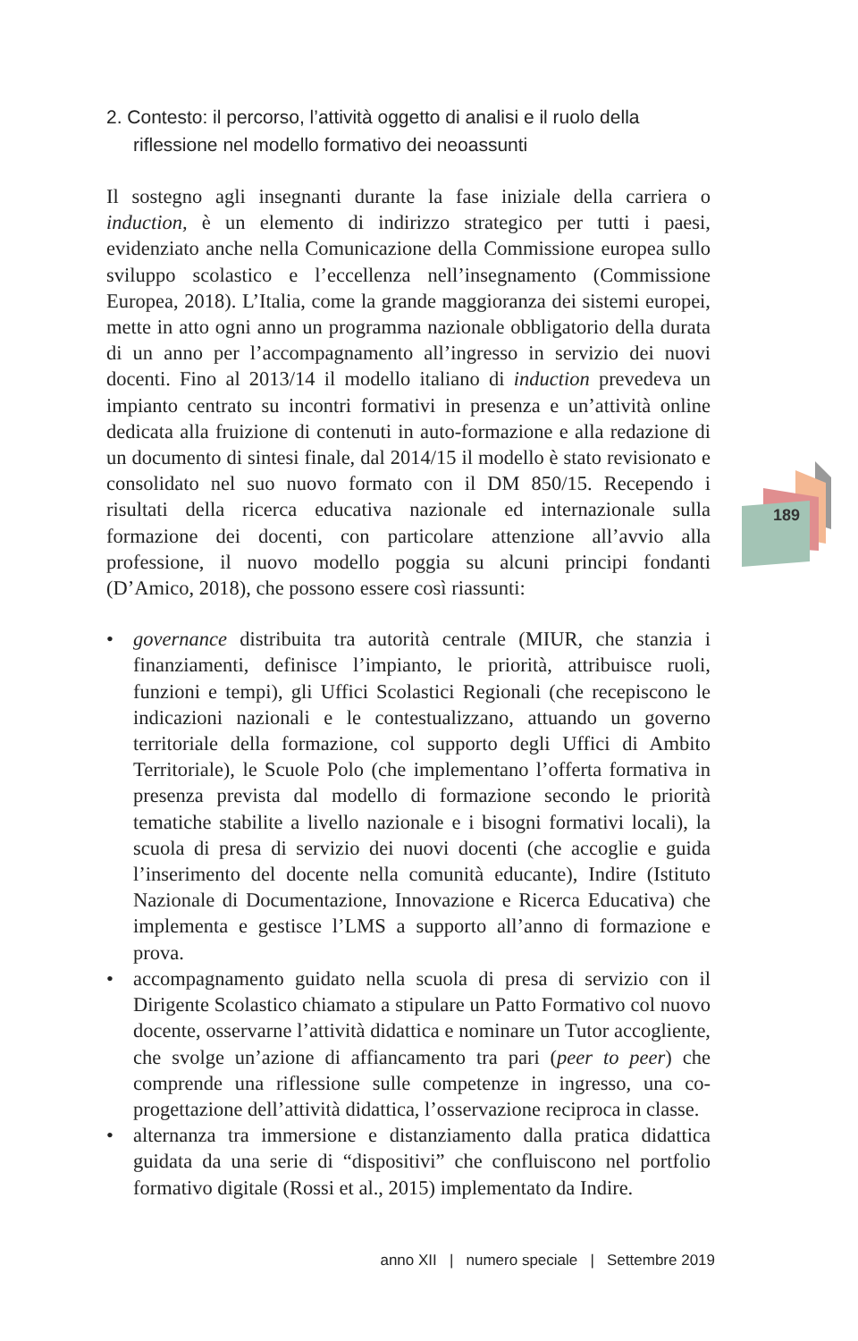2. Contesto: il percorso, l’attività oggetto di analisi e il ruolo della riflessione nel modello formativo dei neoassunti
Il sostegno agli insegnanti durante la fase iniziale della carriera o induction, è un elemento di indirizzo strategico per tutti i paesi, evidenziato anche nella Comunicazione della Commissione europea sullo sviluppo scolastico e l’eccellenza nell’insegnamento (Commissione Europea, 2018). L’Italia, come la grande maggioranza dei sistemi europei, mette in atto ogni anno un programma nazionale obbligatorio della durata di un anno per l’accompagnamento all’ingresso in servizio dei nuovi docenti. Fino al 2013/14 il modello italiano di induction prevedeva un impianto centrato su incontri formativi in presenza e un’attività online dedicata alla fruizione di contenuti in auto-formazione e alla redazione di un documento di sintesi finale, dal 2014/15 il modello è stato revisionato e consolidato nel suo nuovo formato con il DM 850/15. Recependo i risultati della ricerca educativa nazionale ed internazionale sulla formazione dei docenti, con particolare attenzione all’avvio alla professione, il nuovo modello poggia su alcuni principi fondanti (D’Amico, 2018), che possono essere così riassunti:
• governance distribuita tra autorità centrale (MIUR, che stanzia i finanziamenti, definisce l’impianto, le priorità, attribuisce ruoli, funzioni e tempi), gli Uffici Scolastici Regionali (che recepiscono le indicazioni nazionali e le contestualizzano, attuando un governo territoriale della formazione, col supporto degli Uffici di Ambito Territoriale), le Scuole Polo (che implementano l’offerta formativa in presenza prevista dal modello di formazione secondo le priorità tematiche stabilite a livello nazionale e i bisogni formativi locali), la scuola di presa di servizio dei nuovi docenti (che accoglie e guida l’inserimento del docente nella comunità educante), Indire (Istituto Nazionale di Documentazione, Innovazione e Ricerca Educativa) che implementa e gestisce l’LMS a supporto all’anno di formazione e prova.
• accompagnamento guidato nella scuola di presa di servizio con il Dirigente Scolastico chiamato a stipulare un Patto Formativo col nuovo docente, osservarne l’attività didattica e nominare un Tutor accogliente, che svolge un’azione di affiancamento tra pari (peer to peer) che comprende una riflessione sulle competenze in ingresso, una co-progettazione dell’attività didattica, l’osservazione reciproca in classe.
• alternanza tra immersione e distanziamento dalla pratica didattica guidata da una serie di “dispositivi” che confluiscono nel portfolio formativo digitale (Rossi et al., 2015) implementato da Indire.
189
anno XII | numero speciale | Settembre 2019